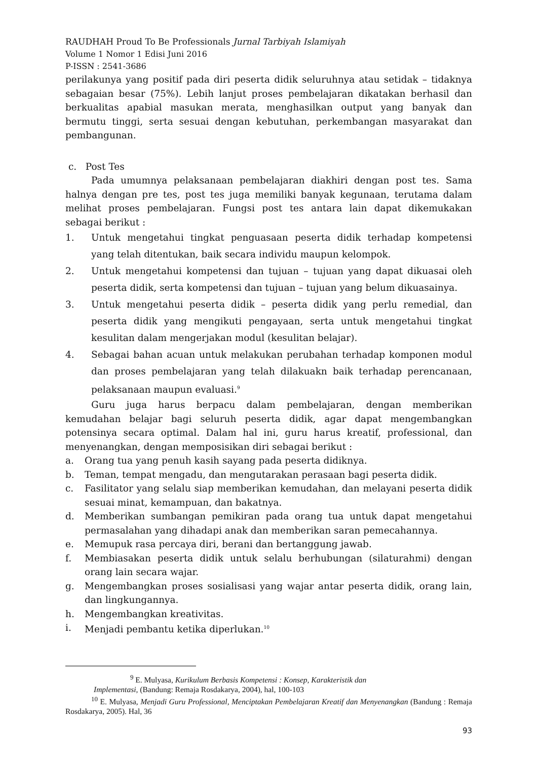RAUDHAH Proud To Be Professionals Jurnal Tarbiyah Islamiyah
Volume 1 Nomor 1 Edisi Juni 2016
P-ISSN : 2541-3686
perilakunya yang positif pada diri peserta didik seluruhnya atau setidak – tidaknya sebagaian besar (75%). Lebih lanjut proses pembelajaran dikatakan berhasil dan berkualitas apabial masukan merata, menghasilkan output yang banyak dan bermutu tinggi, serta sesuai dengan kebutuhan, perkembangan masyarakat dan pembangunan.
c. Post Tes
Pada umumnya pelaksanaan pembelajaran diakhiri dengan post tes. Sama halnya dengan pre tes, post tes juga memiliki banyak kegunaan, terutama dalam melihat proses pembelajaran. Fungsi post tes antara lain dapat dikemukakan sebagai berikut :
1. Untuk mengetahui tingkat penguasaan peserta didik terhadap kompetensi yang telah ditentukan, baik secara individu maupun kelompok.
2. Untuk mengetahui kompetensi dan tujuan – tujuan yang dapat dikuasai oleh peserta didik, serta kompetensi dan tujuan – tujuan yang belum dikuasainya.
3. Untuk mengetahui peserta didik – peserta didik yang perlu remedial, dan peserta didik yang mengikuti pengayaan, serta untuk mengetahui tingkat kesulitan dalam mengerjakan modul (kesulitan belajar).
4. Sebagai bahan acuan untuk melakukan perubahan terhadap komponen modul dan proses pembelajaran yang telah dilakuakn baik terhadap perencanaan, pelaksanaan maupun evaluasi.<sup>9</sup>
Guru juga harus berpacu dalam pembelajaran, dengan memberikan kemudahan belajar bagi seluruh peserta didik, agar dapat mengembangkan potensinya secara optimal. Dalam hal ini, guru harus kreatif, professional, dan menyenangkan, dengan memposisikan diri sebagai berikut :
a. Orang tua yang penuh kasih sayang pada peserta didiknya.
b. Teman, tempat mengadu, dan mengutarakan perasaan bagi peserta didik.
c. Fasilitator yang selalu siap memberikan kemudahan, dan melayani peserta didik sesuai minat, kemampuan, dan bakatnya.
d. Memberikan sumbangan pemikiran pada orang tua untuk dapat mengetahui permasalahan yang dihadapi anak dan memberikan saran pemecahannya.
e. Memupuk rasa percaya diri, berani dan bertanggung jawab.
f. Membiasakan peserta didik untuk selalu berhubungan (silaturahmi) dengan orang lain secara wajar.
g. Mengembangkan proses sosialisasi yang wajar antar peserta didik, orang lain, dan lingkungannya.
h. Mengembangkan kreativitas.
i. Menjadi pembantu ketika diperlukan.<sup>10</sup>
<sup>9</sup> E. Mulyasa, Kurikulum Berbasis Kompetensi : Konsep, Karakteristik dan
Implementasi, (Bandung: Remaja Rosdakarya, 2004), hal, 100-103
<sup>10</sup> E. Mulyasa, Menjadi Guru Professional, Menciptakan Pembelajaran Kreatif dan Menyenangkan (Bandung : Remaja Rosdakarya, 2005). Hal, 36
93